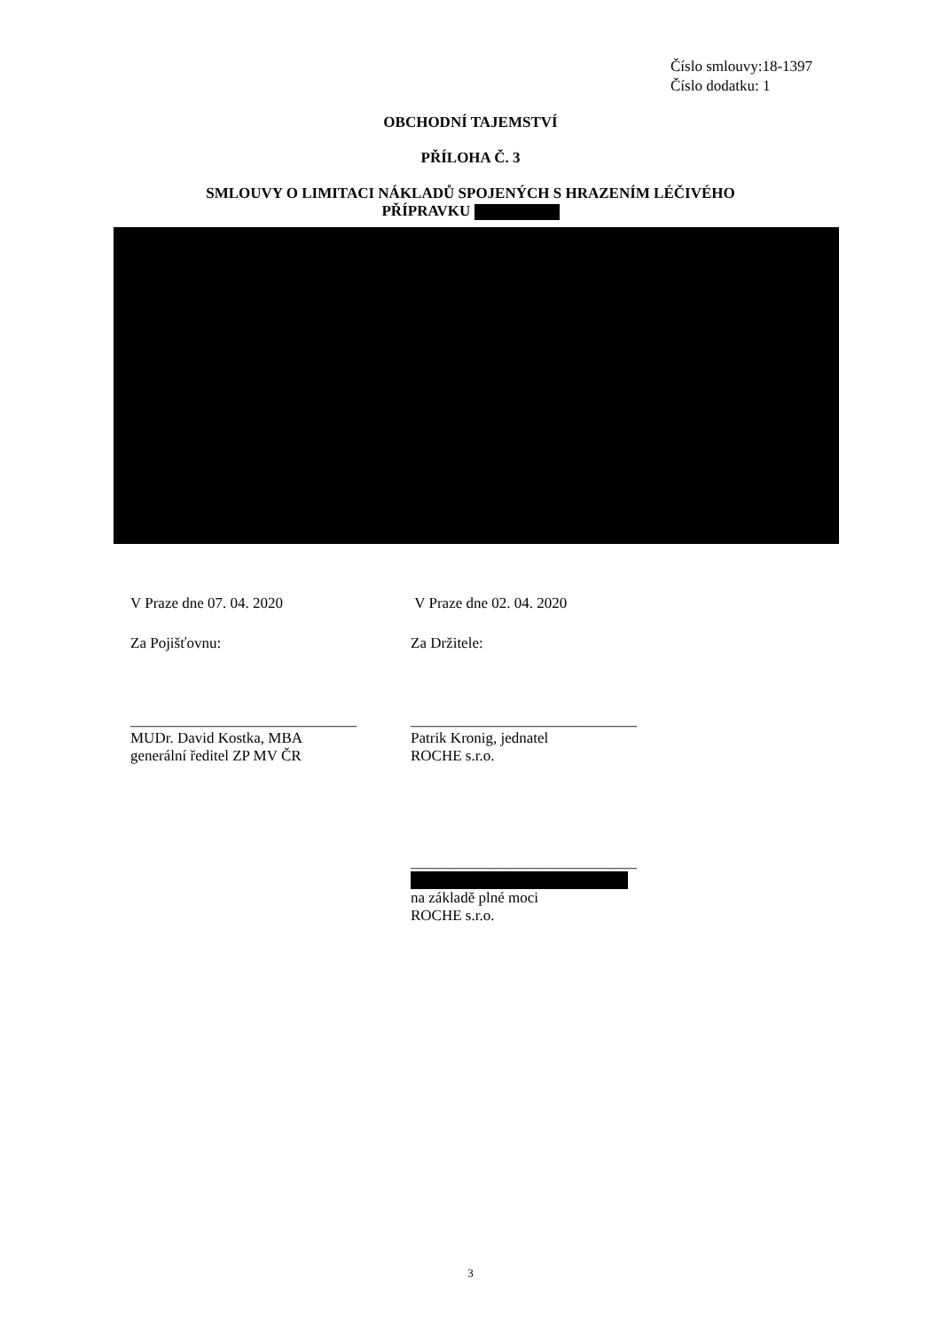Číslo smlouvy:18-1397
Číslo dodatku: 1
OBCHODNÍ TAJEMSTVÍ
PŘÍLOHA Č. 3
SMLOUVY O LIMITACI NÁKLADŮ SPOJENÝCH S HRAZENÍM LÉČIVÉHO
PŘÍPRAVKU
V Praze dne 07. 04. 2020
Za Pojišťovnu:
______________________________
MUDr. David Kostka, MBA
generální ředitel ZP MV ČR
V Praze dne 02. 04. 2020
Za Držitele:
______________________________
Patrik Kronig, jednatel
ROCHE s.r.o.
______________________________
na základě plné moci
ROCHE s.r.o.
3